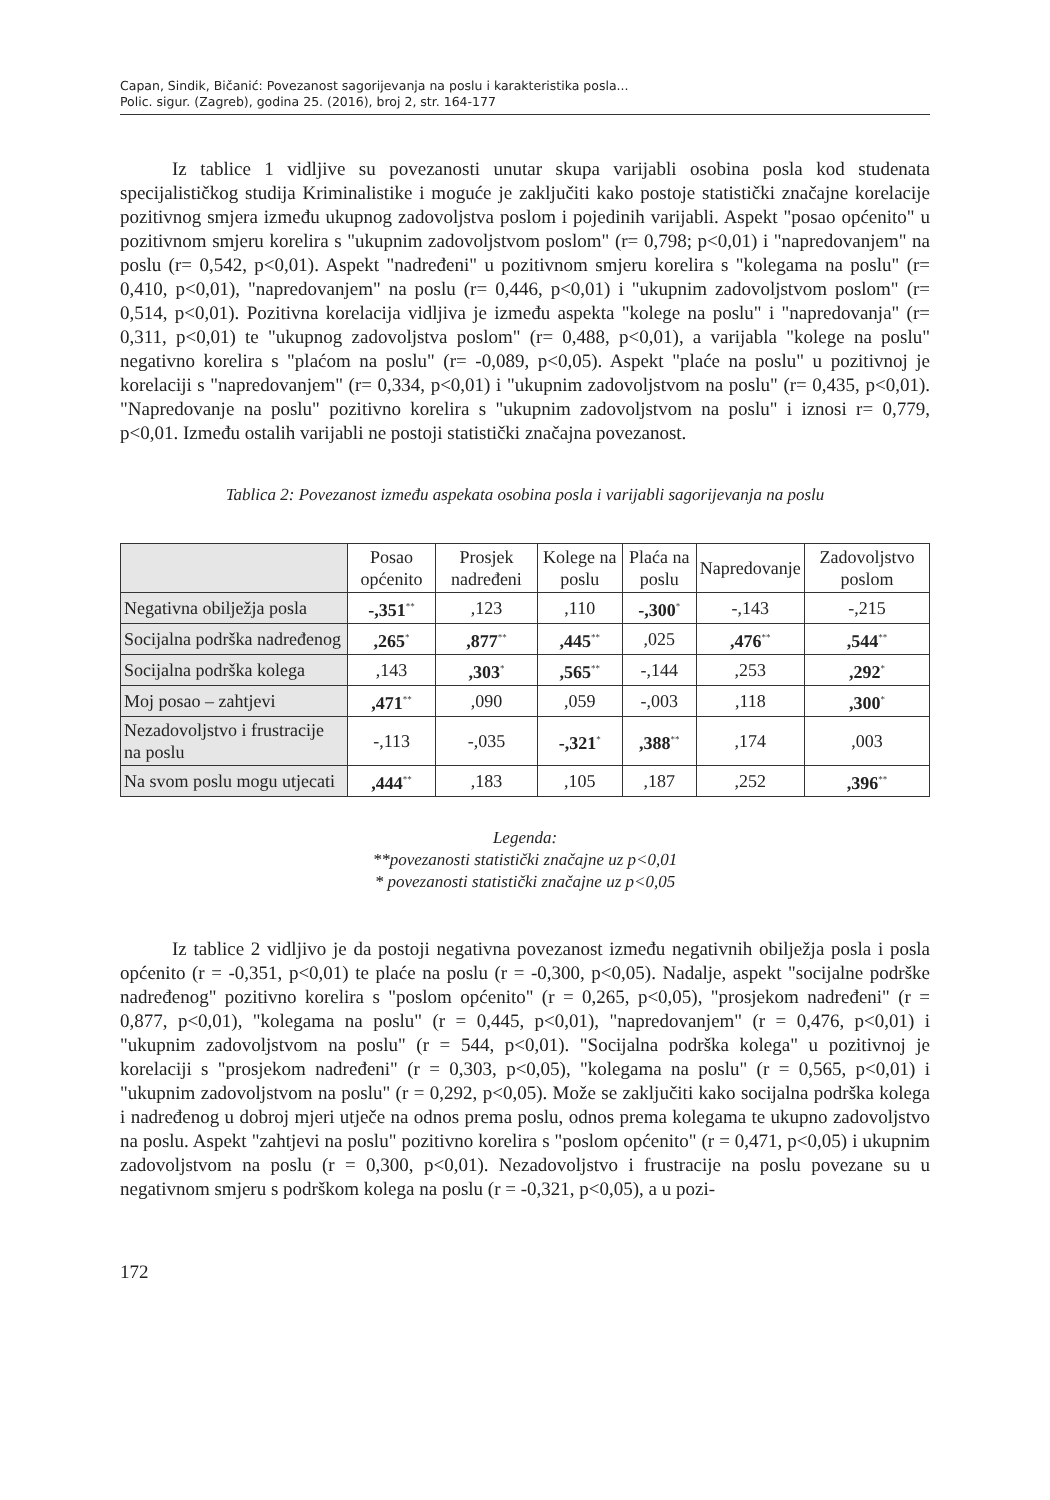Capan, Sindik, Bičanić: Povezanost sagorijevanja na poslu i karakteristika posla...
Polic. sigur. (Zagreb), godina 25. (2016), broj 2, str. 164-177
Iz tablice 1 vidljive su povezanosti unutar skupa varijabli osobina posla kod studenata specijalističkog studija Kriminalistike i moguće je zaključiti kako postoje statistički značajne korelacije pozitivnog smjera između ukupnog zadovoljstva poslom i pojedinih varijabli. Aspekt "posao općenito" u pozitivnom smjeru korelira s "ukupnim zadovoljstvom poslom" (r= 0,798; p<0,01) i "napredovanjem" na poslu (r= 0,542, p<0,01). Aspekt "nadređeni" u pozitivnom smjeru korelira s "kolegama na poslu" (r= 0,410, p<0,01), "napredovanjem" na poslu (r= 0,446, p<0,01) i "ukupnim zadovoljstvom poslom" (r= 0,514, p<0,01). Pozitivna korelacija vidljiva je između aspekta "kolege na poslu" i "napredovanja" (r= 0,311, p<0,01) te "ukupnog zadovoljstva poslom" (r= 0,488, p<0,01), a varijabla "kolege na poslu" negativno korelira s "plaćom na poslu" (r= -0,089, p<0,05). Aspekt "plaće na poslu" u pozitivnoj je korelaciji s "napredovanjem" (r= 0,334, p<0,01) i "ukupnim zadovoljstvom na poslu" (r= 0,435, p<0,01). "Napredovanje na poslu" pozitivno korelira s "ukupnim zadovoljstvom na poslu" i iznosi r= 0,779, p<0,01. Između ostalih varijabli ne postoji statistički značajna povezanost.
Tablica 2: Povezanost između aspekata osobina posla i varijabli sagorijevanja na poslu
| | Posao općenito | Prosjek nadređeni | Kolege na poslu | Plaća na poslu | Napredovanje | Zadovoljstvo poslom |
| --- | --- | --- | --- | --- | --- | --- |
| Negativna obilježja posla | -,351<sup>**</sup> | ,123 | ,110 | -,300<sup>*</sup> | -,143 | -,215 |
| Socijalna podrška nadređenog | ,265<sup>*</sup> | ,877<sup>**</sup> | ,445<sup>**</sup> | ,025 | ,476<sup>**</sup> | ,544<sup>**</sup> |
| Socijalna podrška kolega | ,143 | ,303<sup>*</sup> | ,565<sup>**</sup> | -,144 | ,253 | ,292<sup>*</sup> |
| Moj posao – zahtjevi | ,471<sup>**</sup> | ,090 | ,059 | -,003 | ,118 | ,300<sup>*</sup> |
| Nezadovoljstvo i frustracije na poslu | -,113 | -,035 | -,321<sup>*</sup> | ,388<sup>**</sup> | ,174 | ,003 |
| Na svom poslu mogu utjecati | ,444<sup>**</sup> | ,183 | ,105 | ,187 | ,252 | ,396<sup>**</sup> |
Legenda:
**povezanosti statistički značajne uz p<0,01
* povezanosti statistički značajne uz p<0,05
Iz tablice 2 vidljivo je da postoji negativna povezanost između negativnih obilježja posla i posla općenito (r = -0,351, p<0,01) te plaće na poslu (r = -0,300, p<0,05). Nadalje, aspekt "socijalne podrške nadređenog" pozitivno korelira s "poslom općenito" (r = 0,265, p<0,05), "prosjekom nadređeni" (r = 0,877, p<0,01), "kolegama na poslu" (r = 0,445, p<0,01), "napredovanjem" (r = 0,476, p<0,01) i "ukupnim zadovoljstvom na poslu" (r = 544, p<0,01). "Socijalna podrška kolega" u pozitivnoj je korelaciji s "prosjekom nadređeni" (r = 0,303, p<0,05), "kolegama na poslu" (r = 0,565, p<0,01) i "ukupnim zadovoljstvom na poslu" (r = 0,292, p<0,05). Može se zaključiti kako socijalna podrška kolega i nadređenog u dobroj mjeri utječe na odnos prema poslu, odnos prema kolegama te ukupno zadovoljstvo na poslu. Aspekt "zahtjevi na poslu" pozitivno korelira s "poslom općenito" (r = 0,471, p<0,05) i ukupnim zadovoljstvom na poslu (r = 0,300, p<0,01). Nezadovoljstvo i frustracije na poslu povezane su u negativnom smjeru s podrškom kolega na poslu (r = -0,321, p<0,05), a u pozi-
172